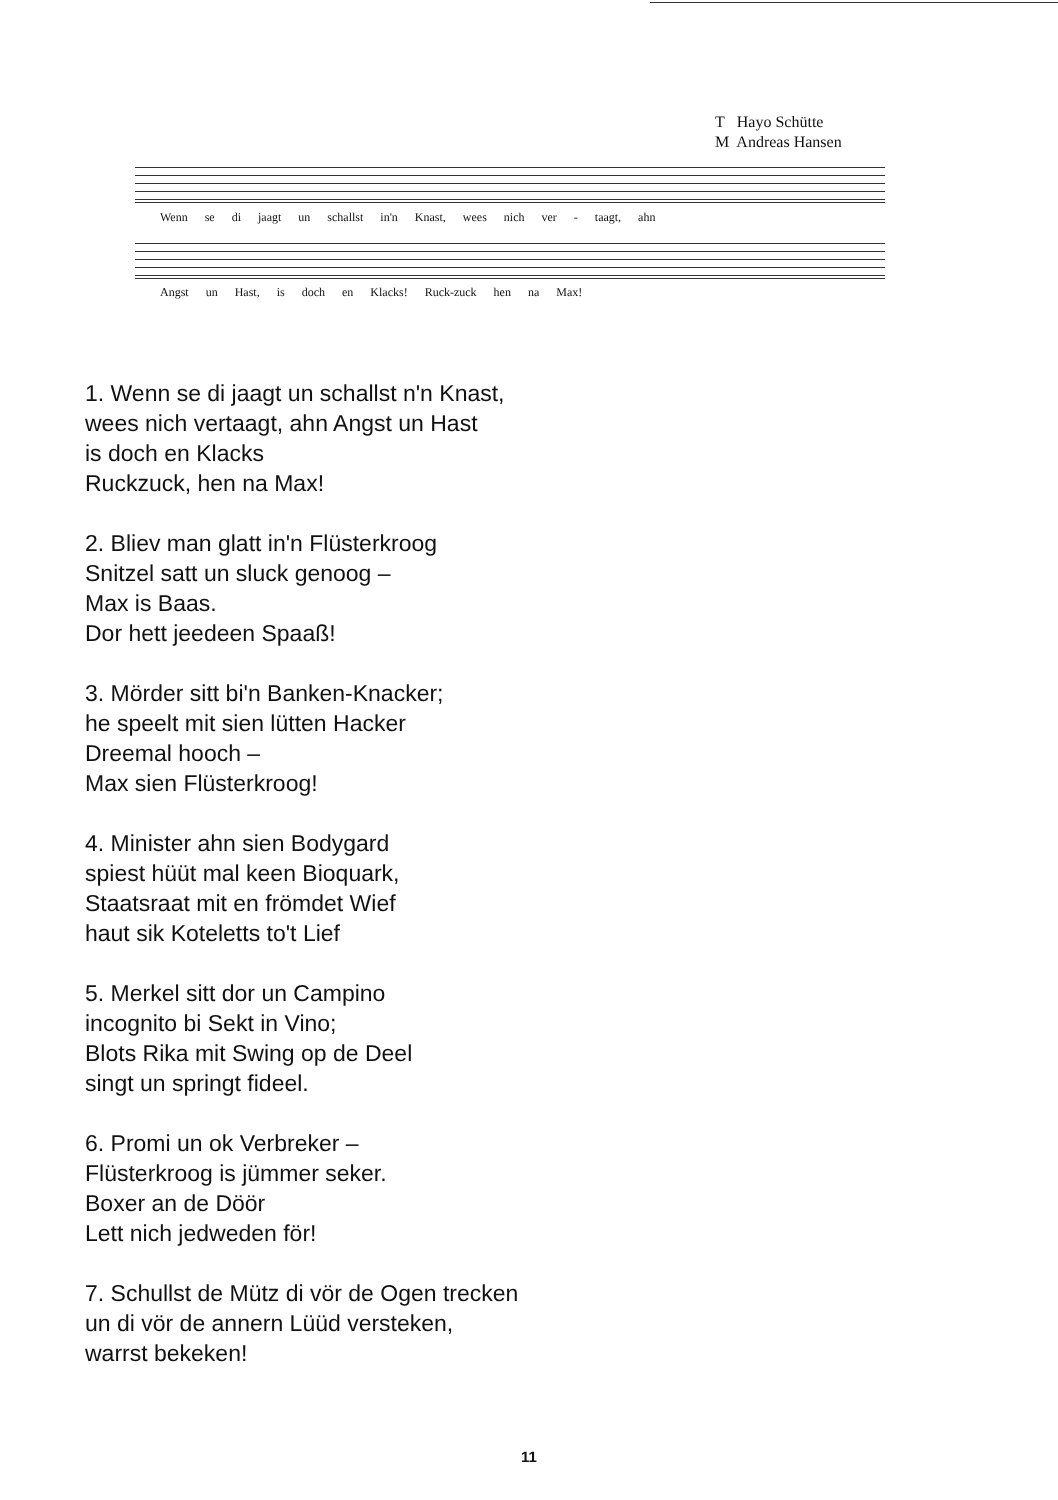T Hayo Schütte
M Andreas Hansen
Wenn se di jaagt un schallst in'n Knast, wees nich ver - taagt, ahn
Angst un Hast, is doch en Klacks! Ruck-zuck hen na Max!
1. Wenn se di jaagt un schallst n'n Knast,
wees nich vertaagt, ahn Angst un Hast
is doch en Klacks
Ruckzuck, hen na Max!
2. Bliev man glatt in'n Flüsterkroog
Snitzel satt un sluck genoog –
Max is Baas.
Dor hett jeedeen Spaaß!
3. Mörder sitt bi'n Banken-Knacker;
he speelt mit sien lütten Hacker
Dreemal hooch –
Max sien Flüsterkroog!
4. Minister ahn sien Bodygard
spiest hüüt mal keen Bioquark,
Staatsraat mit en frömdet Wief
haut sik Koteletts to't Lief
5. Merkel sitt dor un Campino
incognito bi Sekt in Vino;
Blots Rika mit Swing op de Deel
singt un springt fideel.
6. Promi un ok Verbreker –
Flüsterkroog is jümmer seker.
Boxer an de Döör
Lett nich jedweden för!
7. Schullst de Mütz di vör de Ogen trecken
un di vör de annern Lüüd versteken,
warrst bekeken!
11